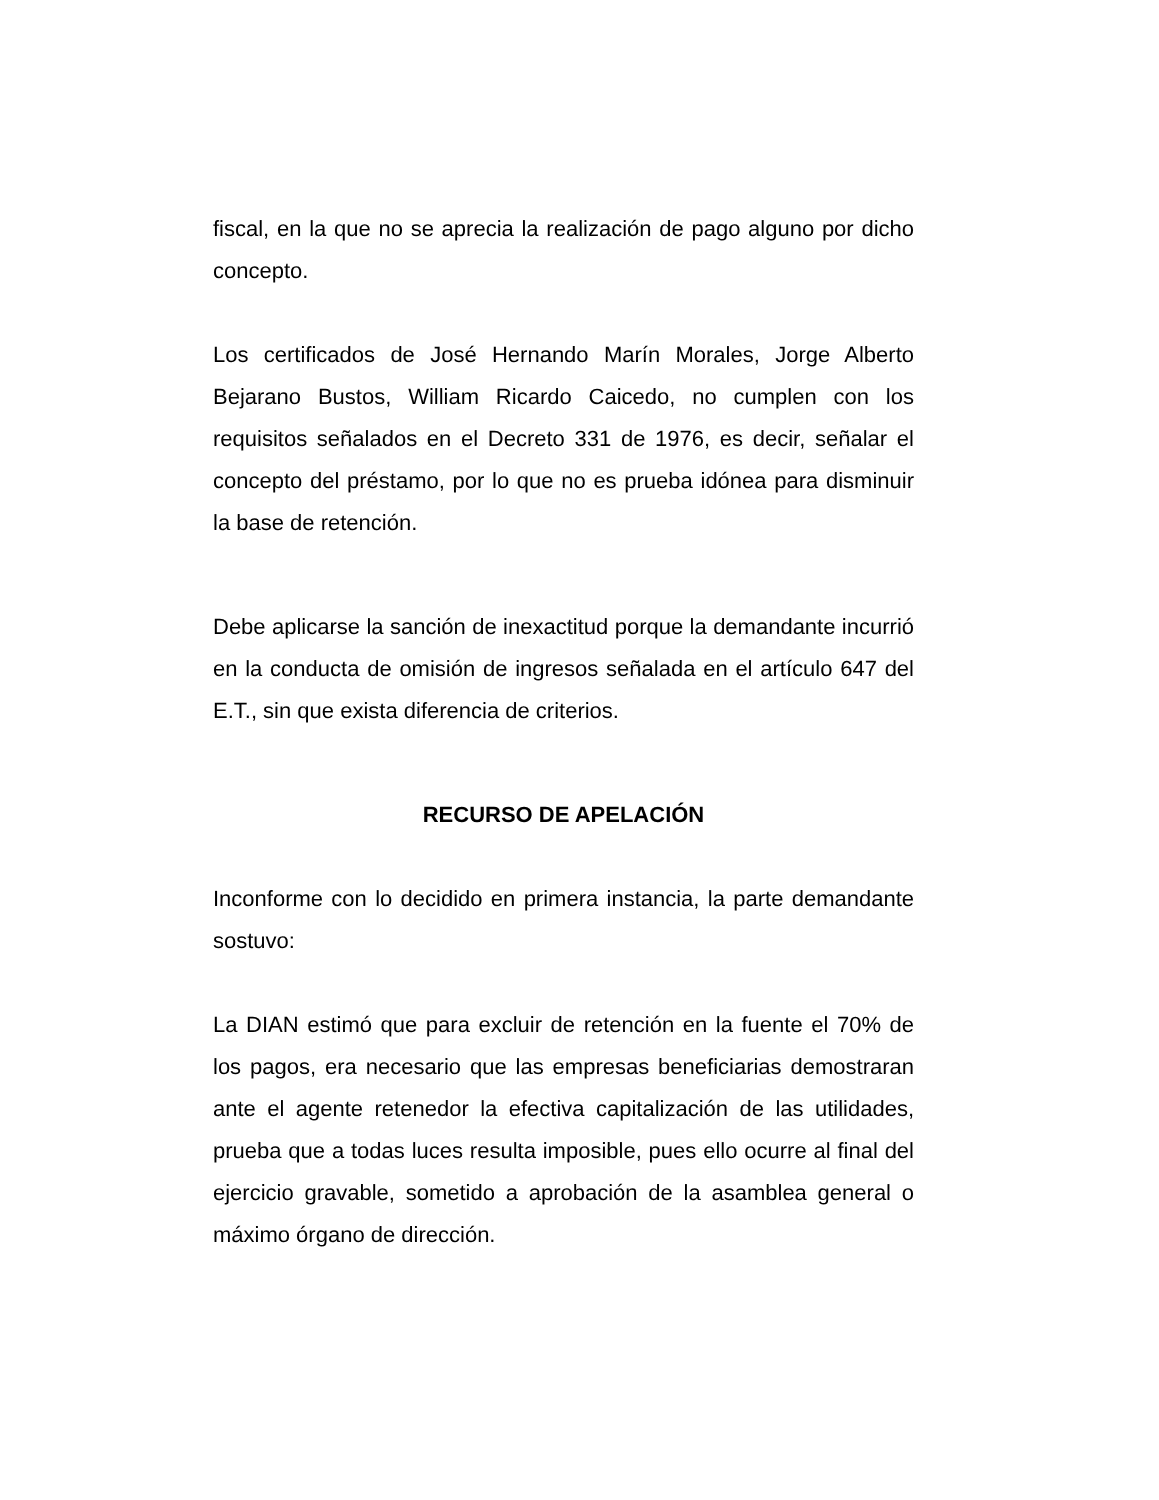fiscal, en la que no se aprecia la realización de pago alguno por dicho concepto.
Los certificados de José Hernando Marín Morales, Jorge Alberto Bejarano Bustos, William Ricardo Caicedo, no cumplen con los requisitos señalados en el Decreto 331 de 1976, es decir, señalar el concepto del préstamo, por lo que no es prueba idónea para disminuir la base de retención.
Debe aplicarse la sanción de inexactitud porque la demandante incurrió en la conducta de omisión de ingresos señalada en el artículo 647 del E.T., sin que exista diferencia de criterios.
RECURSO DE APELACIÓN
Inconforme con lo decidido en primera instancia, la parte demandante sostuvo:
La DIAN estimó que para excluir de retención en la fuente el 70% de los pagos, era necesario que las empresas beneficiarias demostraran ante el agente retenedor la efectiva capitalización de las utilidades, prueba que a todas luces resulta imposible, pues ello ocurre al final del ejercicio gravable, sometido a aprobación de la asamblea general o máximo órgano de dirección.